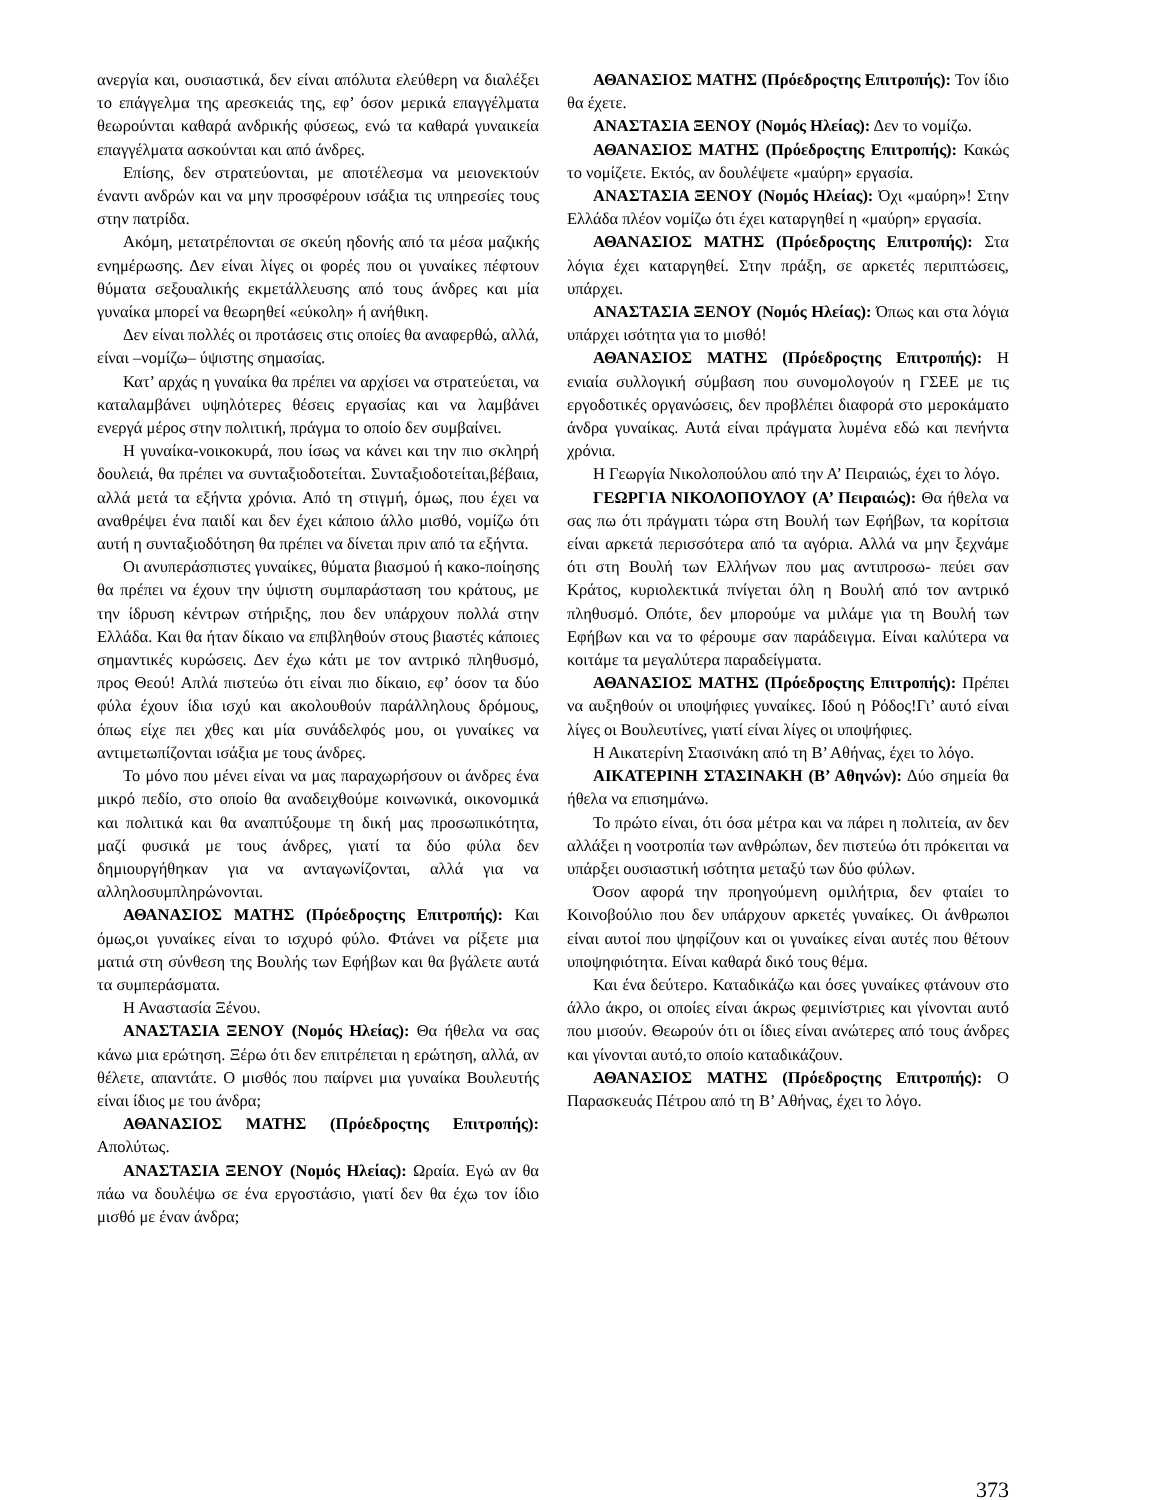ανεργία και, ουσιαστικά, δεν είναι απόλυτα ελεύθερη να διαλέξει το επάγγελμα της αρεσκειάς της, εφ’ όσον μερικά επαγγέλματα θεωρούνται καθαρά ανδρικής φύσεως, ενώ τα καθαρά γυναικεία επαγγέλματα ασκούνται και από άνδρες.
Επίσης, δεν στρατεύονται, με αποτέλεσμα να μειονεκτούν έναντι ανδρών και να μην προσφέρουν ισάξια τις υπηρεσίες τους στην πατρίδα.
Ακόμη, μετατρέπονται σε σκεύη ηδονής από τα μέσα μαζικής ενημέρωσης. Δεν είναι λίγες οι φορές που οι γυναίκες πέφτουν θύματα σεξουαλικής εκμετάλλευσης από τους άνδρες και μία γυναίκα μπορεί να θεωρηθεί «εύκολη» ή ανήθικη.
Δεν είναι πολλές οι προτάσεις στις οποίες θα αναφερθώ, αλλά, είναι –νομίζω– ύψιστης σημασίας.
Κατ’ αρχάς η γυναίκα θα πρέπει να αρχίσει να στρατεύεται, να καταλαμβάνει υψηλότερες θέσεις εργασίας και να λαμβάνει ενεργά μέρος στην πολιτική, πράγμα το οποίο δεν συμβαίνει.
Η γυναίκα-νοικοκυρά, που ίσως να κάνει και την πιο σκληρή δουλειά, θα πρέπει να συνταξιοδοτείται. Συνταξιοδοτείται,βέβαια, αλλά μετά τα εξήντα χρόνια. Από τη στιγμή, όμως, που έχει να αναθρέψει ένα παιδί και δεν έχει κάποιο άλλο μισθό, νομίζω ότι αυτή η συνταξιοδότηση θα πρέπει να δίνεται πριν από τα εξήντα.
Οι ανυπεράσπιστες γυναίκες, θύματα βιασμού ή κακο-ποίησης θα πρέπει να έχουν την ύψιστη συμπαράσταση του κράτους, με την ίδρυση κέντρων στήριξης, που δεν υπάρχουν πολλά στην Ελλάδα. Και θα ήταν δίκαιο να επιβληθούν στους βιαστές κάποιες σημαντικές κυρώσεις. Δεν έχω κάτι με τον αντρικό πληθυσμό, προς Θεού! Απλά πιστεύω ότι είναι πιο δίκαιο, εφ’ όσον τα δύο φύλα έχουν ίδια ισχύ και ακολουθούν παράλληλους δρόμους, όπως είχε πει χθες και μία συνάδελφός μου, οι γυναίκες να αντιμετωπίζονται ισάξια με τους άνδρες.
Το μόνο που μένει είναι να μας παραχωρήσουν οι άνδρες ένα μικρό πεδίο, στο οποίο θα αναδειχθούμε κοινωνικά, οικονομικά και πολιτικά και θα αναπτύξουμε τη δική μας προσωπικότητα, μαζί φυσικά με τους άνδρες, γιατί τα δύο φύλα δεν δημιουργήθηκαν για να ανταγωνίζονται, αλλά για να αλληλοσυμπληρώνονται.
ΑΘΑΝΑΣΙΟΣ ΜΑΤΗΣ (Πρόεδροςτης Επιτροπής): Και όμως,οι γυναίκες είναι το ισχυρό φύλο. Φτάνει να ρίξετε μια ματιά στη σύνθεση της Βουλής των Εφήβων και θα βγάλετε αυτά τα συμπεράσματα.
Η Αναστασία Ξένου.
ΑΝΑΣΤΑΣΙΑ ΞΕΝΟΥ (Νομός Ηλείας): Θα ήθελα να σας κάνω μια ερώτηση. Ξέρω ότι δεν επιτρέπεται η ερώτηση, αλλά, αν θέλετε, απαντάτε. Ο μισθός που παίρνει μια γυναίκα Βουλευτής είναι ίδιος με του άνδρα;
ΑΘΑΝΑΣΙΟΣ ΜΑΤΗΣ (Πρόεδροςτης Επιτροπής): Απολύτως.
ΑΝΑΣΤΑΣΙΑ ΞΕΝΟΥ (Νομός Ηλείας): Ωραία. Εγώ αν θα πάω να δουλέψω σε ένα εργοστάσιο, γιατί δεν θα έχω τον ίδιο μισθό με έναν άνδρα;
ΑΘΑΝΑΣΙΟΣ ΜΑΤΗΣ (Πρόεδροςτης Επιτροπής): Τον ίδιο θα έχετε.
ΑΝΑΣΤΑΣΙΑ ΞΕΝΟΥ (Νομός Ηλείας): Δεν το νομίζω.
ΑΘΑΝΑΣΙΟΣ ΜΑΤΗΣ (Πρόεδροςτης Επιτροπής): Κακώς το νομίζετε. Εκτός, αν δουλέψετε «μαύρη» εργασία.
ΑΝΑΣΤΑΣΙΑ ΞΕΝΟΥ (Νομός Ηλείας): Όχι «μαύρη»! Στην Ελλάδα πλέον νομίζω ότι έχει καταργηθεί η «μαύρη» εργασία.
ΑΘΑΝΑΣΙΟΣ ΜΑΤΗΣ (Πρόεδροςτης Επιτροπής): Στα λόγια έχει καταργηθεί. Στην πράξη, σε αρκετές περιπτώσεις, υπάρχει.
ΑΝΑΣΤΑΣΙΑ ΞΕΝΟΥ (Νομός Ηλείας): Όπως και στα λόγια υπάρχει ισότητα για το μισθό!
ΑΘΑΝΑΣΙΟΣ ΜΑΤΗΣ (Πρόεδροςτης Επιτροπής): Η ενιαία συλλογική σύμβαση που συνομολογούν η ΓΣΕΕ με τις εργοδοτικές οργανώσεις, δεν προβλέπει διαφορά στο μεροκάματο άνδρα γυναίκας. Αυτά είναι πράγματα λυμένα εδώ και πενήντα χρόνια.
Η Γεωργία Νικολοπούλου από την Α’ Πειραιώς, έχει το λόγο.
ΓΕΩΡΓΙΑ ΝΙΚΟΛΟΠΟΥΛΟΥ (Α’ Πειραιώς): Θα ήθελα να σας πω ότι πράγματι τώρα στη Βουλή των Εφήβων, τα κορίτσια είναι αρκετά περισσότερα από τα αγόρια. Αλλά να μην ξεχνάμε ότι στη Βουλή των Ελλήνων που μας αντιπροσω- πεύει σαν Κράτος, κυριολεκτικά πνίγεται όλη η Βουλή από τον αντρικό πληθυσμό. Οπότε, δεν μπορούμε να μιλάμε για τη Βουλή των Εφήβων και να το φέρουμε σαν παράδειγμα. Είναι καλύτερα να κοιτάμε τα μεγαλύτερα παραδείγματα.
ΑΘΑΝΑΣΙΟΣ ΜΑΤΗΣ (Πρόεδροςτης Επιτροπής): Πρέπει να αυξηθούν οι υποψήφιες γυναίκες. Ιδού η Ρόδος!Γι’ αυτό είναι λίγες οι Βουλευτίνες, γιατί είναι λίγες οι υποψήφιες.
Η Αικατερίνη Στασινάκη από τη Β’ Αθήνας, έχει το λόγο.
ΑΙΚΑΤΕΡΙΝΗ ΣΤΑΣΙΝΑΚΗ (Β’ Αθηνών): Δύο σημεία θα ήθελα να επισημάνω.
Το πρώτο είναι, ότι όσα μέτρα και να πάρει η πολιτεία, αν δεν αλλάξει η νοοτροπία των ανθρώπων, δεν πιστεύω ότι πρόκειται να υπάρξει ουσιαστική ισότητα μεταξύ των δύο φύλων.
Όσον αφορά την προηγούμενη ομιλήτρια, δεν φταίει το Κοινοβούλιο που δεν υπάρχουν αρκετές γυναίκες. Οι άνθρωποι είναι αυτοί που ψηφίζουν και οι γυναίκες είναι αυτές που θέτουν υποψηφιότητα. Είναι καθαρά δικό τους θέμα.
Και ένα δεύτερο. Καταδικάζω και όσες γυναίκες φτάνουν στο άλλο άκρο, οι οποίες είναι άκρως φεμινίστριες και γίνονται αυτό που μισούν. Θεωρούν ότι οι ίδιες είναι ανώτερες από τους άνδρες και γίνονται αυτό,το οποίο καταδικάζουν.
ΑΘΑΝΑΣΙΟΣ ΜΑΤΗΣ (Πρόεδροςτης Επιτροπής): Ο Παρασκευάς Πέτρου από τη Β’ Αθήνας, έχει το λόγο.
373